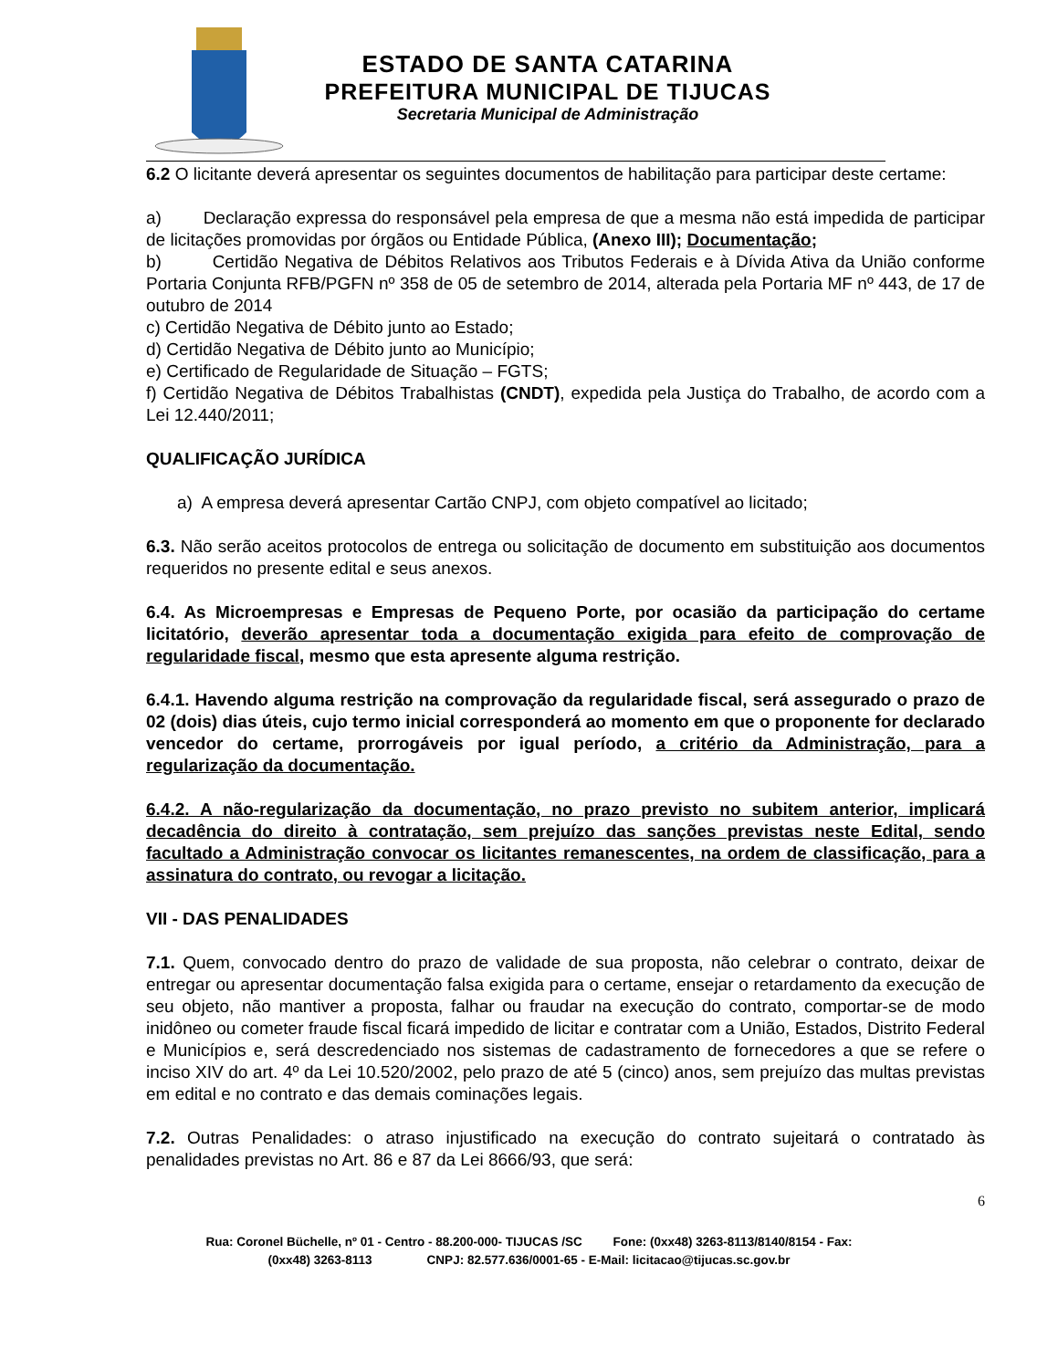ESTADO DE SANTA CATARINA
PREFEITURA MUNICIPAL DE TIJUCAS
Secretaria Municipal de Administração
6.2 O licitante deverá apresentar os seguintes documentos de habilitação para participar deste certame:
a) Declaração expressa do responsável pela empresa de que a mesma não está impedida de participar de licitações promovidas por órgãos ou Entidade Pública, (Anexo III); Documentação;
b) Certidão Negativa de Débitos Relativos aos Tributos Federais e à Dívida Ativa da União conforme Portaria Conjunta RFB/PGFN nº 358 de 05 de setembro de 2014, alterada pela Portaria MF nº 443, de 17 de outubro de 2014
c) Certidão Negativa de Débito junto ao Estado;
d) Certidão Negativa de Débito junto ao Município;
e) Certificado de Regularidade de Situação – FGTS;
f) Certidão Negativa de Débitos Trabalhistas (CNDT), expedida pela Justiça do Trabalho, de acordo com a Lei 12.440/2011;
QUALIFICAÇÃO JURÍDICA
a) A empresa deverá apresentar Cartão CNPJ, com objeto compatível ao licitado;
6.3. Não serão aceitos protocolos de entrega ou solicitação de documento em substituição aos documentos requeridos no presente edital e seus anexos.
6.4. As Microempresas e Empresas de Pequeno Porte, por ocasião da participação do certame licitatório, deverão apresentar toda a documentação exigida para efeito de comprovação de regularidade fiscal, mesmo que esta apresente alguma restrição.
6.4.1. Havendo alguma restrição na comprovação da regularidade fiscal, será assegurado o prazo de 02 (dois) dias úteis, cujo termo inicial corresponderá ao momento em que o proponente for declarado vencedor do certame, prorrogáveis por igual período, a critério da Administração, para a regularização da documentação.
6.4.2. A não-regularização da documentação, no prazo previsto no subitem anterior, implicará decadência do direito à contratação, sem prejuízo das sanções previstas neste Edital, sendo facultado a Administração convocar os licitantes remanescentes, na ordem de classificação, para a assinatura do contrato, ou revogar a licitação.
VII - DAS PENALIDADES
7.1. Quem, convocado dentro do prazo de validade de sua proposta, não celebrar o contrato, deixar de entregar ou apresentar documentação falsa exigida para o certame, ensejar o retardamento da execução de seu objeto, não mantiver a proposta, falhar ou fraudar na execução do contrato, comportar-se de modo inidôneo ou cometer fraude fiscal ficará impedido de licitar e contratar com a União, Estados, Distrito Federal e Municípios e, será descredenciado nos sistemas de cadastramento de fornecedores a que se refere o inciso XIV do art. 4º da Lei 10.520/2002, pelo prazo de até 5 (cinco) anos, sem prejuízo das multas previstas em edital e no contrato e das demais cominações legais.
7.2. Outras Penalidades: o atraso injustificado na execução do contrato sujeitará o contratado às penalidades previstas no Art. 86 e 87 da Lei 8666/93, que será:
6
Rua: Coronel Büchelle, nº 01 - Centro - 88.200-000- TIJUCAS /SC Fone: (0xx48) 3263-8113/8140/8154 - Fax:
(0xx48) 3263-8113 CNPJ: 82.577.636/0001-65 - E-Mail: licitacao@tijucas.sc.gov.br